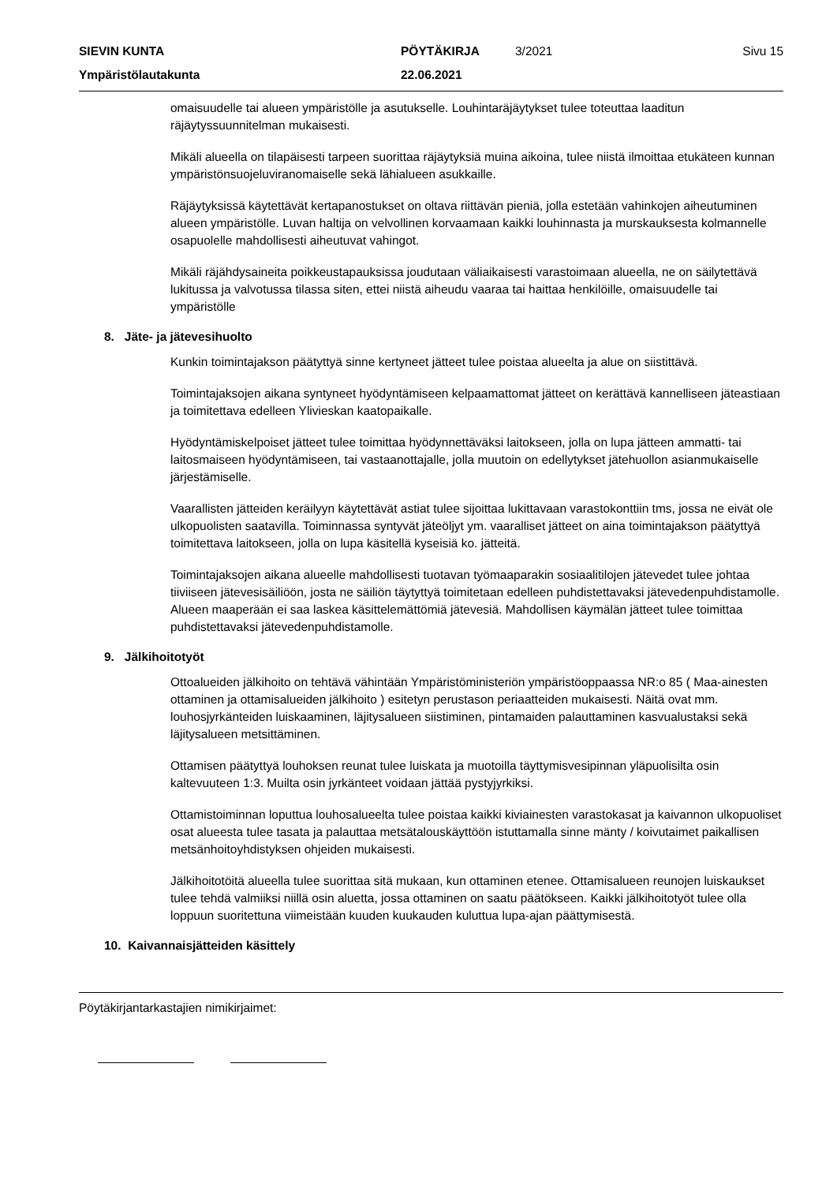SIEVIN KUNTA PÖYTÄKIRJA 3/2021 Sivu 15
Ympäristölautakunta 22.06.2021
omaisuudelle tai alueen ympäristölle ja asutukselle. Louhintaräjäytykset tulee toteuttaa laaditun räjäytyssuunnitelman mukaisesti.
Mikäli alueella on tilapäisesti tarpeen suorittaa räjäytyksiä muina aikoina, tulee niistä ilmoittaa etukäteen kunnan ympäristönsuojeluviranomaiselle sekä lähialueen asukkaille.
Räjäytyksissä käytettävät kertapanostukset on oltava riittävän pieniä, jolla estetään vahinkojen aiheutuminen alueen ympäristölle. Luvan haltija on velvollinen korvaamaan kaikki louhinnasta ja murskauksesta kolmannelle osapuolelle mahdollisesti aiheutuvat vahingot.
Mikäli räjähdysaineita poikkeustapauksissa joudutaan väliaikaisesti varastoimaan alueella, ne on säilytettävä lukitussa ja valvotussa tilassa siten, ettei niistä aiheudu vaaraa tai haittaa henkilöille, omaisuudelle tai ympäristölle
8. Jäte- ja jätevesihuolto
Kunkin toimintajakson päätyttyä sinne kertyneet jätteet tulee poistaa alueelta ja alue on siistittävä.
Toimintajaksojen aikana syntyneet hyödyntämiseen kelpaamattomat jätteet on kerättävä kannelliseen jäteastiaan ja toimitettava edelleen Ylivieskan kaatopaikalle.
Hyödyntämiskelpoiset jätteet tulee toimittaa hyödynnettäväksi laitokseen, jolla on lupa jätteen ammatti- tai laitosmaiseen hyödyntämiseen, tai vastaanottajalle, jolla muutoin on edellytykset jätehuollon asianmukaiselle järjestämiselle.
Vaarallisten jätteiden keräilyyn käytettävät astiat tulee sijoittaa lukittavaan varastokonttiin tms, jossa ne eivät ole ulkopuolisten saatavilla. Toiminnassa syntyvät jäteöljyt ym. vaaralliset jätteet on aina toimintajakson päätyttyä toimitettava laitokseen, jolla on lupa käsitellä kyseisiä ko. jätteitä.
Toimintajaksojen aikana alueelle mahdollisesti tuotavan työmaaparakin sosiaalitilojen jätevedet tulee johtaa tiiviiseen jätevesisäiliöön, josta ne säiliön täytyttyä toimitetaan edelleen puhdistettavaksi jätevedenpuhdistamolle. Alueen maaperään ei saa laskea käsittelemättömiä jätevesiä. Mahdollisen käymälän jätteet tulee toimittaa puhdistettavaksi jätevedenpuhdistamolle.
9. Jälkihoitotyöt
Ottoalueiden jälkihoito on tehtävä vähintään Ympäristöministeriön ympäristöoppaassa NR:o 85 ( Maa-ainesten ottaminen ja ottamisalueiden jälkihoito ) esitetyn perustason periaatteiden mukaisesti. Näitä ovat mm. louhosjyrkänteiden luiskaaminen, läjitysalueen siistiminen, pintamaiden palauttaminen kasvualustaksi sekä läjitysalueen metsittäminen.
Ottamisen päätyttyä louhoksen reunat tulee luiskata ja muotoilla täyttymisvesipinnan yläpuolisilta osin kaltevuuteen 1:3. Muilta osin jyrkänteet voidaan jättää pystyjyrkiksi.
Ottamistoiminnan loputtua louhosalueelta tulee poistaa kaikki kiviainesten varastokasat ja kaivannon ulkopuoliset osat alueesta tulee tasata ja palauttaa metsätalouskäyttöön istuttamalla sinne mänty / koivutaimet paikallisen metsänhoitoyhdistyksen ohjeiden mukaisesti.
Jälkihoitotöitä alueella tulee suorittaa sitä mukaan, kun ottaminen etenee. Ottamisalueen reunojen luiskaukset tulee tehdä valmiiksi niillä osin aluetta, jossa ottaminen on saatu päätökseen. Kaikki jälkihoitotyöt tulee olla loppuun suoritettuna viimeistään kuuden kuukauden kuluttua lupa-ajan päättymisestä.
10. Kaivannaisjätteiden käsittely
Pöytäkirjantarkastajien nimikirjaimet: